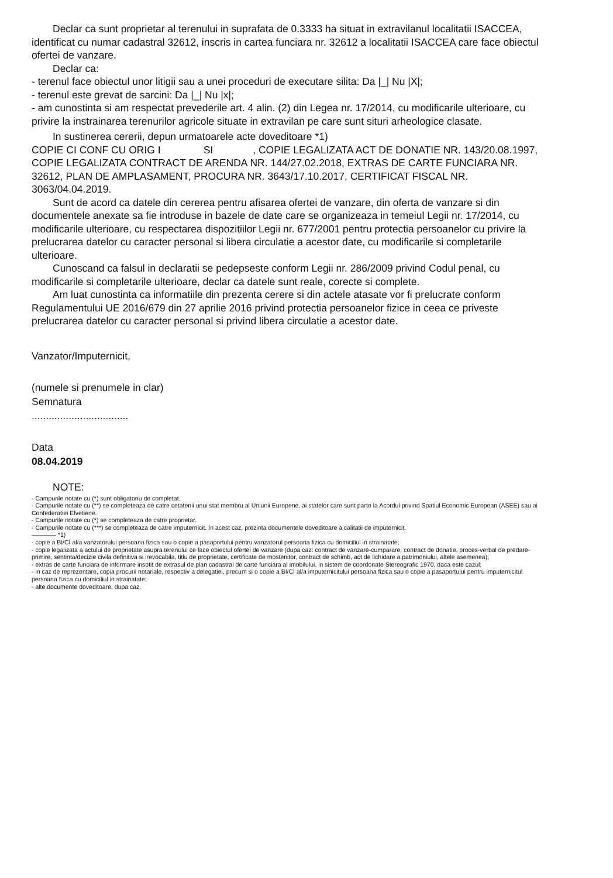Declar ca sunt proprietar al terenului in suprafata de 0.3333 ha situat in extravilanul localitatii ISACCEA, identificat cu numar cadastral 32612, inscris in cartea funciara nr. 32612 a localitatii ISACCEA care face obiectul ofertei de vanzare.
Declar ca:
- terenul face obiectul unor litigii sau a unei proceduri de executare silita: Da |_| Nu |X|;
- terenul este grevat de sarcini: Da |_| Nu |x|;
- am cunostinta si am respectat prevederile art. 4 alin. (2) din Legea nr. 17/2014, cu modificarile ulterioare, cu privire la instrainarea terenurilor agricole situate in extravilan pe care sunt situri arheologice clasate.
In sustinerea cererii, depun urmatoarele acte doveditoare *1)
COPIE CI CONF CU ORIG I SI , COPIE LEGALIZATA ACT DE DONATIE NR. 143/20.08.1997, COPIE LEGALIZATA CONTRACT DE ARENDA NR. 144/27.02.2018, EXTRAS DE CARTE FUNCIARA NR. 32612, PLAN DE AMPLASAMENT, PROCURA NR. 3643/17.10.2017, CERTIFICAT FISCAL NR. 3063/04.04.2019.
Sunt de acord ca datele din cererea pentru afisarea ofertei de vanzare, din oferta de vanzare si din documentele anexate sa fie introduse in bazele de date care se organizeaza in temeiul Legii nr. 17/2014, cu modificarile ulterioare, cu respectarea dispozitiilor Legii nr. 677/2001 pentru protectia persoanelor cu privire la prelucrarea datelor cu caracter personal si libera circulatie a acestor date, cu modificarile si completarile ulterioare.
Cunoscand ca falsul in declaratii se pedepseste conform Legii nr. 286/2009 privind Codul penal, cu modificarile si completarile ulterioare, declar ca datele sunt reale, corecte si complete.
Am luat cunostinta ca informatiile din prezenta cerere si din actele atasate vor fi prelucrate conform Regulamentului UE 2016/679 din 27 aprilie 2016 privind protectia persoanelor fizice in ceea ce priveste prelucrarea datelor cu caracter personal si privind libera circulatie a acestor date.
Vanzator/Imputernicit,
(numele si prenumele in clar)
Semnatura
..................................
Data
08.04.2019
NOTE:
- Campurile notate cu (*) sunt obligatoriu de completat.
- Campurile notate cu (**) se completeaza de catre cetatenii unui stat membru al Uniunii Europene, ai statelor care sunt parte la Acordul privind Spatiul Economic European (ASEE) sau ai Confederatiei Elvetiene.
- Campurile notate cu (*) se completeaza de catre proprietar.
- Campurile notate cu (***) se completeaza de catre imputernicit. In acest caz, prezinta documentele doveditoare a calitatii de imputernicit.
———— *1)
- copie a BI/CI al/a vanzatorului persoana fizica sau o copie a pasaportului pentru vanzatorul persoana fizica cu domiciliul in strainatate;
- copie legalizata a actului de proprietate asupra terenului ce face obiectul ofertei de vanzare (dupa caz: contract de vanzare-cumparare, contract de donatie, proces-verbal de predare-primire, sentinta/decizie civila definitiva si irevocabila, titlu de proprietate, certificate de mostenitor, contract de schimb, act de lichidare a patrimoniului, altele asemenea);
- extras de carte funciara de informare insotit de extrasul de plan cadastral de carte funciara al imobilului, in sistem de coordonate Stereografic 1970, daca este cazul;
- in caz de reprezentare, copia procurii notariale, respectiv a delegatiei, precum si o copie a BI/CI al/a imputernicitului persoana fizica sau o copie a pasaportului pentru imputernicitul persoana fizica cu domiciliul in strainatate;
- alte documente doveditoare, dupa caz.